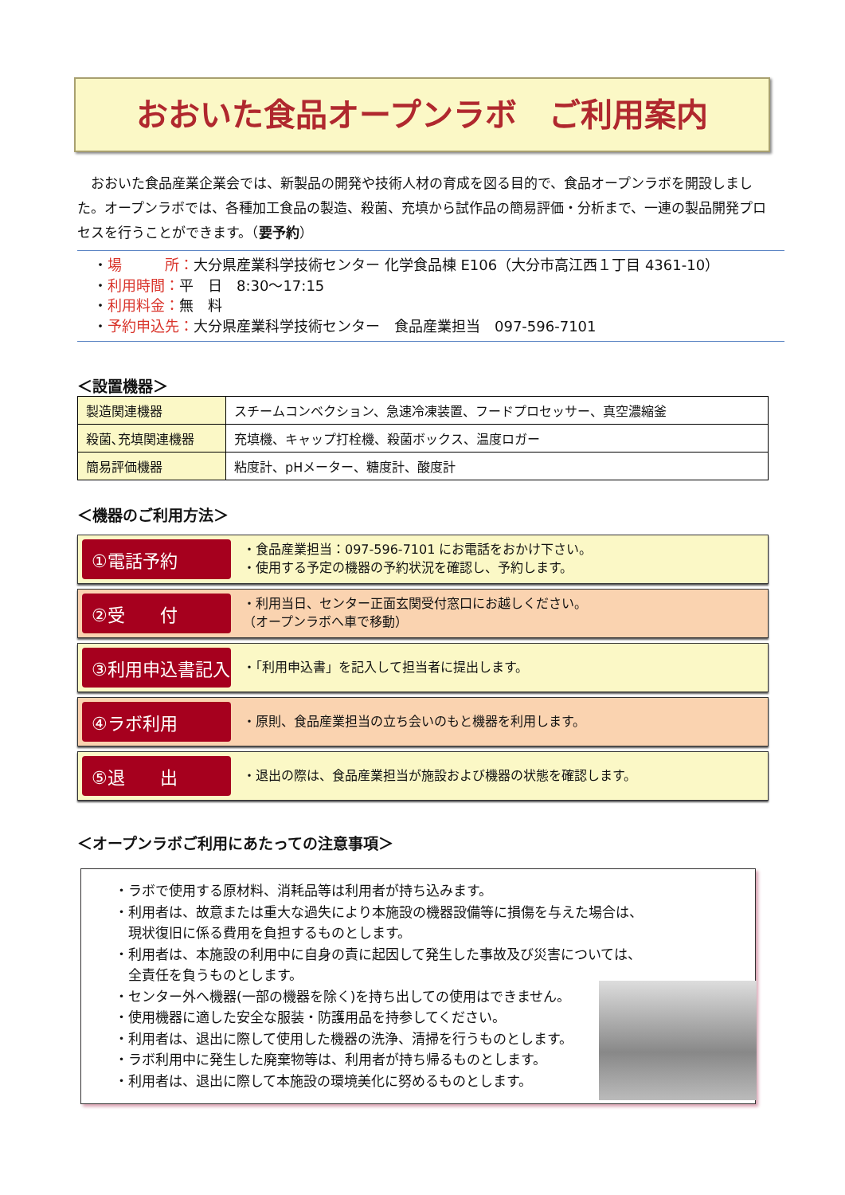おおいた食品オープンラボ　ご利用案内
おおいた食品産業企業会では、新製品の開発や技術人材の育成を図る目的で、食品オープンラボを開設しました。オープンラボでは、各種加工食品の製造、殺菌、充填から試作品の簡易評価・分析まで、一連の製品開発プロセスを行うことができます。（要予約）
・場　　　所：大分県産業科学技術センター 化学食品棟 E106（大分市高江西１丁目 4361-10）
・利用時間：平　日　8:30～17:15
・利用料金：無　料
・予約申込先：大分県産業科学技術センター　食品産業担当　097-596-7101
＜設置機器＞
| 製造関連機器 | スチームコンベクション、急速冷凍装置、フードプロセッサー、真空濃縮釜 |
| 殺菌､充填関連機器 | 充填機、キャップ打栓機、殺菌ボックス、温度ロガー |
| 簡易評価機器 | 粘度計、pHメーター、糖度計、酸度計 |
＜機器のご利用方法＞
①電話予約
・食品産業担当：097-596-7101 にお電話をおかけ下さい。
・使用する予定の機器の予約状況を確認し、予約します。
②受　　付
・利用当日、センター正面玄関受付窓口にお越しください。
（オープンラボへ車で移動）
③利用申込書記入
・「利用申込書」を記入して担当者に提出します。
④ラボ利用
・原則、食品産業担当の立ち会いのもと機器を利用します。
⑤退　　出
・退出の際は、食品産業担当が施設および機器の状態を確認します。
＜オープンラボご利用にあたっての注意事項＞
・ラボで使用する原材料、消耗品等は利用者が持ち込みます。
・利用者は、故意または重大な過失により本施設の機器設備等に損傷を与えた場合は、
　現状復旧に係る費用を負担するものとします。
・利用者は、本施設の利用中に自身の責に起因して発生した事故及び災害については、
　全責任を負うものとします。
・センター外へ機器(一部の機器を除く)を持ち出しての使用はできません。
・使用機器に適した安全な服装・防護用品を持参してください。
・利用者は、退出に際して使用した機器の洗浄、清掃を行うものとします。
・ラボ利用中に発生した廃棄物等は、利用者が持ち帰るものとします。
・利用者は、退出に際して本施設の環境美化に努めるものとします。